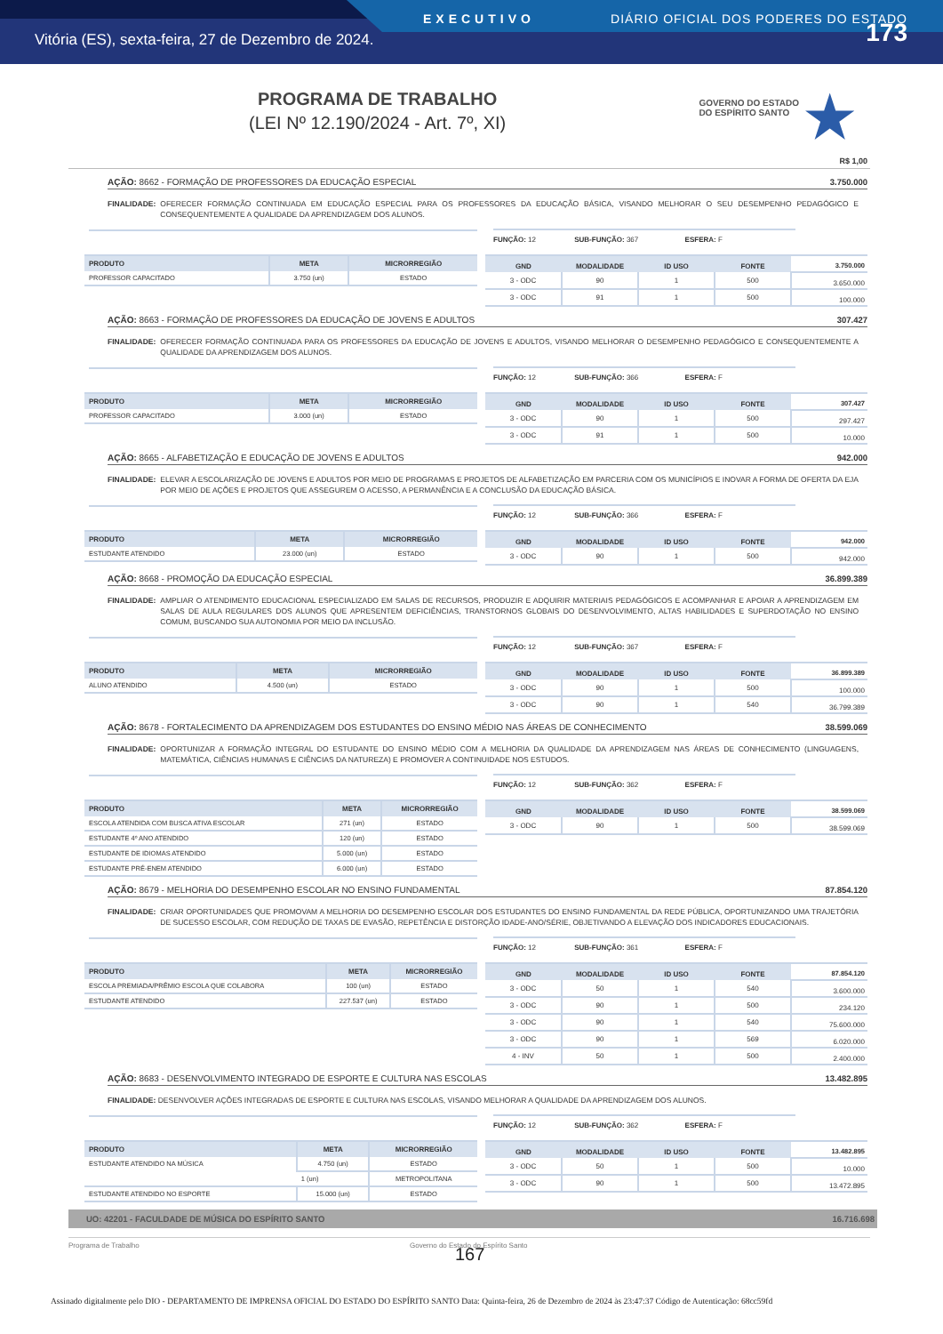EXECUTIVO DIÁRIO OFICIAL DOS PODERES DO ESTADO
Vitória (ES), sexta-feira, 27 de Dezembro de 2024. 173
PROGRAMA DE TRABALHO
(LEI Nº 12.190/2024 - Art. 7º, XI)
GOVERNO DO ESTADO
DO ESPÍRITO SANTO
★
R$ 1,00
AÇÃO: 8662 - FORMAÇÃO DE PROFESSORES DA EDUCAÇÃO ESPECIAL 3.750.000
FINALIDADE: OFERECER FORMAÇÃO CONTINUADA EM EDUCAÇÃO ESPECIAL PARA OS PROFESSORES DA EDUCAÇÃO BÁSICA, VISANDO MELHORAR O SEU DESEMPENHO PEDAGÓGICO E CONSEQUENTEMENTE A QUALIDADE DA APRENDIZAGEM DOS ALUNOS.
FUNÇÃO: 12 SUB-FUNÇÃO: 367 ESFERA: F
| PRODUTO | META | MICRORREGIÃO |
| --- | --- | --- |
| PROFESSOR CAPACITADO | 3.750 (un) | ESTADO |
| GND | MODALIDADE | ID USO | FONTE | 3.750.000 |
| --- | --- | --- | --- | --- |
| 3 - ODC | 90 | 1 | 500 | 3.650.000 |
| 3 - ODC | 91 | 1 | 500 | 100.000 |
AÇÃO: 8663 - FORMAÇÃO DE PROFESSORES DA EDUCAÇÃO DE JOVENS E ADULTOS 307.427
FINALIDADE: OFERECER FORMAÇÃO CONTINUADA PARA OS PROFESSORES DA EDUCAÇÃO DE JOVENS E ADULTOS, VISANDO MELHORAR O DESEMPENHO PEDAGÓGICO E CONSEQUENTEMENTE A QUALIDADE DA APRENDIZAGEM DOS ALUNOS.
FUNÇÃO: 12 SUB-FUNÇÃO: 366 ESFERA: F
| PRODUTO | META | MICRORREGIÃO |
| --- | --- | --- |
| PROFESSOR CAPACITADO | 3.000 (un) | ESTADO |
| GND | MODALIDADE | ID USO | FONTE | 307.427 |
| --- | --- | --- | --- | --- |
| 3 - ODC | 90 | 1 | 500 | 297.427 |
| 3 - ODC | 91 | 1 | 500 | 10.000 |
AÇÃO: 8665 - ALFABETIZAÇÃO E EDUCAÇÃO DE JOVENS E ADULTOS 942.000
FINALIDADE: ELEVAR A ESCOLARIZAÇÃO DE JOVENS E ADULTOS POR MEIO DE PROGRAMAS E PROJETOS DE ALFABETIZAÇÃO EM PARCERIA COM OS MUNICÍPIOS E INOVAR A FORMA DE OFERTA DA EJA POR MEIO DE AÇÕES E PROJETOS QUE ASSEGUREM O ACESSO, A PERMANÊNCIA E A CONCLUSÃO DA EDUCAÇÃO BÁSICA.
FUNÇÃO: 12 SUB-FUNÇÃO: 366 ESFERA: F
| PRODUTO | META | MICRORREGIÃO |
| --- | --- | --- |
| ESTUDANTE ATENDIDO | 23.000 (un) | ESTADO |
| GND | MODALIDADE | ID USO | FONTE | 942.000 |
| --- | --- | --- | --- | --- |
| 3 - ODC | 90 | 1 | 500 | 942.000 |
AÇÃO: 8668 - PROMOÇÃO DA EDUCAÇÃO ESPECIAL 36.899.389
FINALIDADE: AMPLIAR O ATENDIMENTO EDUCACIONAL ESPECIALIZADO EM SALAS DE RECURSOS, PRODUZIR E ADQUIRIR MATERIAIS PEDAGÓGICOS E ACOMPANHAR E APOIAR A APRENDIZAGEM EM SALAS DE AULA REGULARES DOS ALUNOS QUE APRESENTEM DEFICIÊNCIAS, TRANSTORNOS GLOBAIS DO DESENVOLVIMENTO, ALTAS HABILIDADES E SUPERDOTAÇÃO NO ENSINO COMUM, BUSCANDO SUA AUTONOMIA POR MEIO DA INCLUSÃO.
FUNÇÃO: 12 SUB-FUNÇÃO: 367 ESFERA: F
| PRODUTO | META | MICRORREGIÃO |
| --- | --- | --- |
| ALUNO ATENDIDO | 4.500 (un) | ESTADO |
| GND | MODALIDADE | ID USO | FONTE | 36.899.389 |
| --- | --- | --- | --- | --- |
| 3 - ODC | 90 | 1 | 500 | 100.000 |
| 3 - ODC | 90 | 1 | 540 | 36.799.389 |
AÇÃO: 8678 - FORTALECIMENTO DA APRENDIZAGEM DOS ESTUDANTES DO ENSINO MÉDIO NAS ÁREAS DE CONHECIMENTO 38.599.069
FINALIDADE: OPORTUNIZAR A FORMAÇÃO INTEGRAL DO ESTUDANTE DO ENSINO MÉDIO COM A MELHORIA DA QUALIDADE DA APRENDIZAGEM NAS ÁREAS DE CONHECIMENTO (LINGUAGENS, MATEMÁTICA, CIÊNCIAS HUMANAS E CIÊNCIAS DA NATUREZA) E PROMOVER A CONTINUIDADE NOS ESTUDOS.
FUNÇÃO: 12 SUB-FUNÇÃO: 362 ESFERA: F
| PRODUTO | META | MICRORREGIÃO |
| --- | --- | --- |
| ESCOLA ATENDIDA COM BUSCA ATIVA ESCOLAR | 271 (un) | ESTADO |
| ESTUDANTE 4º ANO ATENDIDO | 120 (un) | ESTADO |
| ESTUDANTE DE IDIOMAS ATENDIDO | 5.000 (un) | ESTADO |
| ESTUDANTE PRÉ-ENEM ATENDIDO | 6.000 (un) | ESTADO |
| GND | MODALIDADE | ID USO | FONTE | 38.599.069 |
| --- | --- | --- | --- | --- |
| 3 - ODC | 90 | 1 | 500 | 38.599.069 |
AÇÃO: 8679 - MELHORIA DO DESEMPENHO ESCOLAR NO ENSINO FUNDAMENTAL 87.854.120
FINALIDADE: CRIAR OPORTUNIDADES QUE PROMOVAM A MELHORIA DO DESEMPENHO ESCOLAR DOS ESTUDANTES DO ENSINO FUNDAMENTAL DA REDE PÚBLICA, OPORTUNIZANDO UMA TRAJETÓRIA DE SUCESSO ESCOLAR, COM REDUÇÃO DE TAXAS DE EVASÃO, REPETÊNCIA E DISTORÇÃO IDADE-ANO/SÉRIE, OBJETIVANDO A ELEVAÇÃO DOS INDICADORES EDUCACIONAIS.
FUNÇÃO: 12 SUB-FUNÇÃO: 361 ESFERA: F
| PRODUTO | META | MICRORREGIÃO |
| --- | --- | --- |
| ESCOLA PREMIADA/PRÊMIO ESCOLA QUE COLABORA | 100 (un) | ESTADO |
| ESTUDANTE ATENDIDO | 227.537 (un) | ESTADO |
| GND | MODALIDADE | ID USO | FONTE | 87.854.120 |
| --- | --- | --- | --- | --- |
| 3 - ODC | 50 | 1 | 540 | 3.600.000 |
| 3 - ODC | 90 | 1 | 500 | 234.120 |
| 3 - ODC | 90 | 1 | 540 | 75.600.000 |
| 3 - ODC | 90 | 1 | 569 | 6.020.000 |
| 4 - INV | 50 | 1 | 500 | 2.400.000 |
AÇÃO: 8683 - DESENVOLVIMENTO INTEGRADO DE ESPORTE E CULTURA NAS ESCOLAS 13.482.895
FINALIDADE: DESENVOLVER AÇÕES INTEGRADAS DE ESPORTE E CULTURA NAS ESCOLAS, VISANDO MELHORAR A QUALIDADE DA APRENDIZAGEM DOS ALUNOS.
FUNÇÃO: 12 SUB-FUNÇÃO: 362 ESFERA: F
| PRODUTO | META | MICRORREGIÃO |
| --- | --- | --- |
| ESTUDANTE ATENDIDO NA MÚSICA | 4.750 (un) | ESTADO |
| | 1 (un) | METROPOLITANA |
| ESTUDANTE ATENDIDO NO ESPORTE | 15.000 (un) | ESTADO |
| GND | MODALIDADE | ID USO | FONTE | 13.482.895 |
| --- | --- | --- | --- | --- |
| 3 - ODC | 50 | 1 | 500 | 10.000 |
| 3 - ODC | 90 | 1 | 500 | 13.472.895 |
UO: 42201 - FACULDADE DE MÚSICA DO ESPÍRITO SANTO 16.716.698
Programa de Trabalho Governo do Estado do Espírito Santo
167
Assinado digitalmente pelo DIO - DEPARTAMENTO DE IMPRENSA OFICIAL DO ESTADO DO ESPÍRITO SANTO Data: Quinta-feira, 26 de Dezembro de 2024 às 23:47:37 Código de Autenticação: 68cc59fd